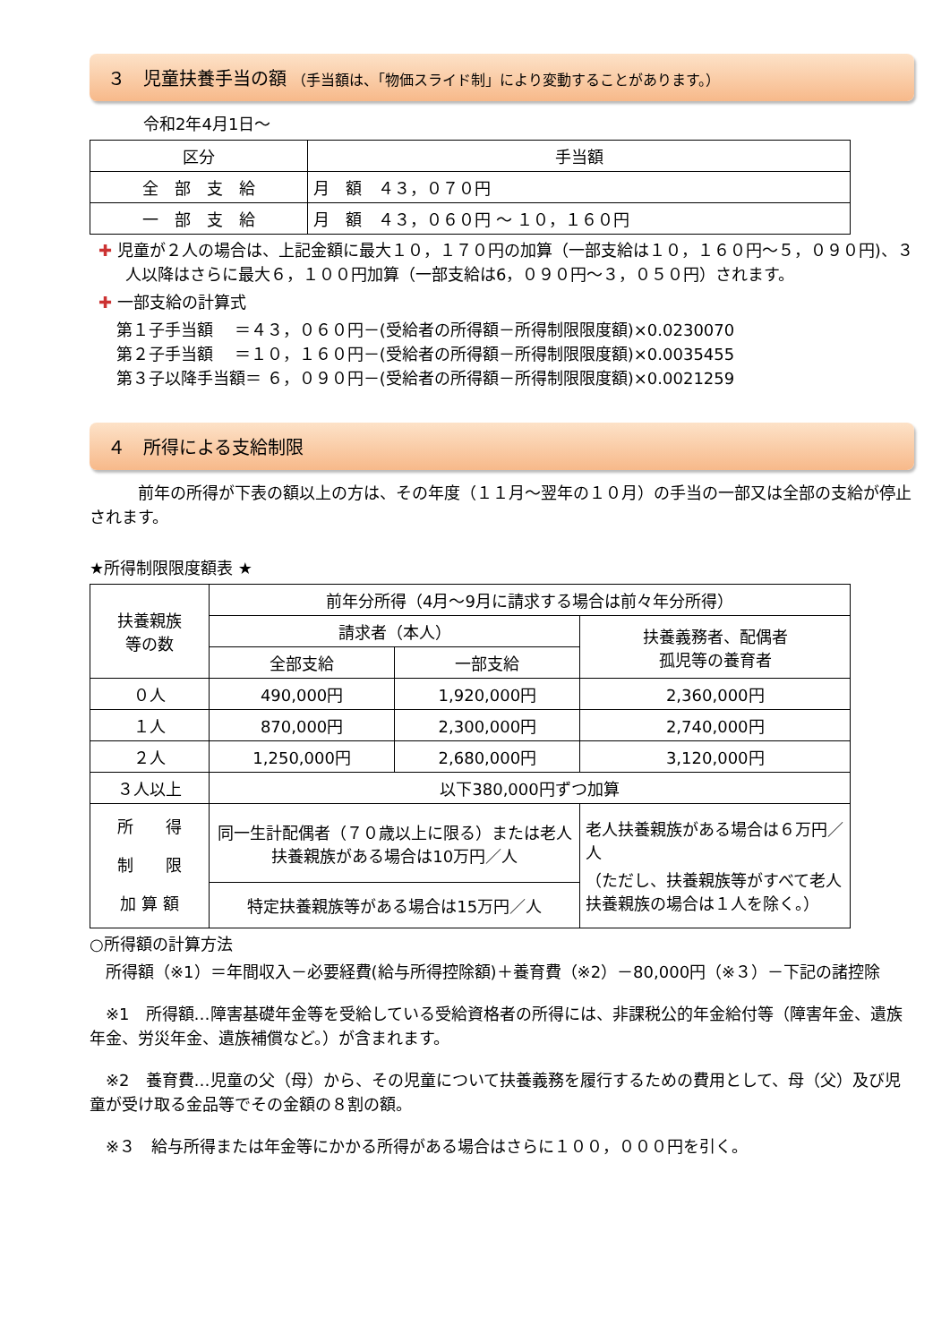３　児童扶養手当の額 （手当額は、「物価スライド制」により変動することがあります。）
令和2年4月1日～
| 区分 | 手当額 |
| --- | --- |
| 全 部 支 給 | 月 額 ４３，０７０円 |
| 一 部 支 給 | 月 額 ４３，０６０円 ～ １０，１６０円 |
✚ 児童が２人の場合は、上記金額に最大１０，１７０円の加算（一部支給は１０，１６０円～５，０９０円)、３人以降はさらに最大６，１００円加算（一部支給は6，０９０円～３，０５０円）されます。
✚ 一部支給の計算式
第１子手当額　 ＝４３，０６０円－(受給者の所得額－所得制限限度額)×0.0230070
第２子手当額　 ＝１０，１６０円－(受給者の所得額－所得制限限度額)×0.0035455
第３子以降手当額＝ ６，０９０円－(受給者の所得額－所得制限限度額)×0.0021259
４　所得による支給制限
前年の所得が下表の額以上の方は、その年度（１１月～翌年の１０月）の手当の一部又は全部の支給が停止されます。
★所得制限限度額表 ★
| 扶養親族 等の数 | 前年分所得（4月～9月に請求する場合は前々年分所得） | | |
| | 請求者（本人） | | 扶養義務者、配偶者 孤児等の養育者 |
| | 全部支給 | 一部支給 | |
| ０人 | 490,000円 | 1,920,000円 | 2,360,000円 |
| １人 | 870,000円 | 2,300,000円 | 2,740,000円 |
| ２人 | 1,250,000円 | 2,680,000円 | 3,120,000円 |
| ３人以上 | 以下380,000円ずつ加算 | | |
| 所 得 制 限 加 算 額 | 同一生計配偶者（７０歳以上に限る）または老人扶養親族がある場合は10万円／人 | | 老人扶養親族がある場合は６万円／人 （ただし、扶養親族等がすべて老人扶養親族の場合は１人を除く。） |
| | 特定扶養親族等がある場合は15万円／人 | | |
○所得額の計算方法
所得額（※1）＝年間収入－必要経費(給与所得控除額)＋養育費（※2）－80,000円（※３）－下記の諸控除
※1　所得額…障害基礎年金等を受給している受給資格者の所得には、非課税公的年金給付等（障害年金、遺族年金、労災年金、遺族補償など。）が含まれます。
※2　養育費…児童の父（母）から、その児童について扶養義務を履行するための費用として、母（父）及び児童が受け取る金品等でその金額の８割の額。
※３　給与所得または年金等にかかる所得がある場合はさらに１００，０００円を引く。